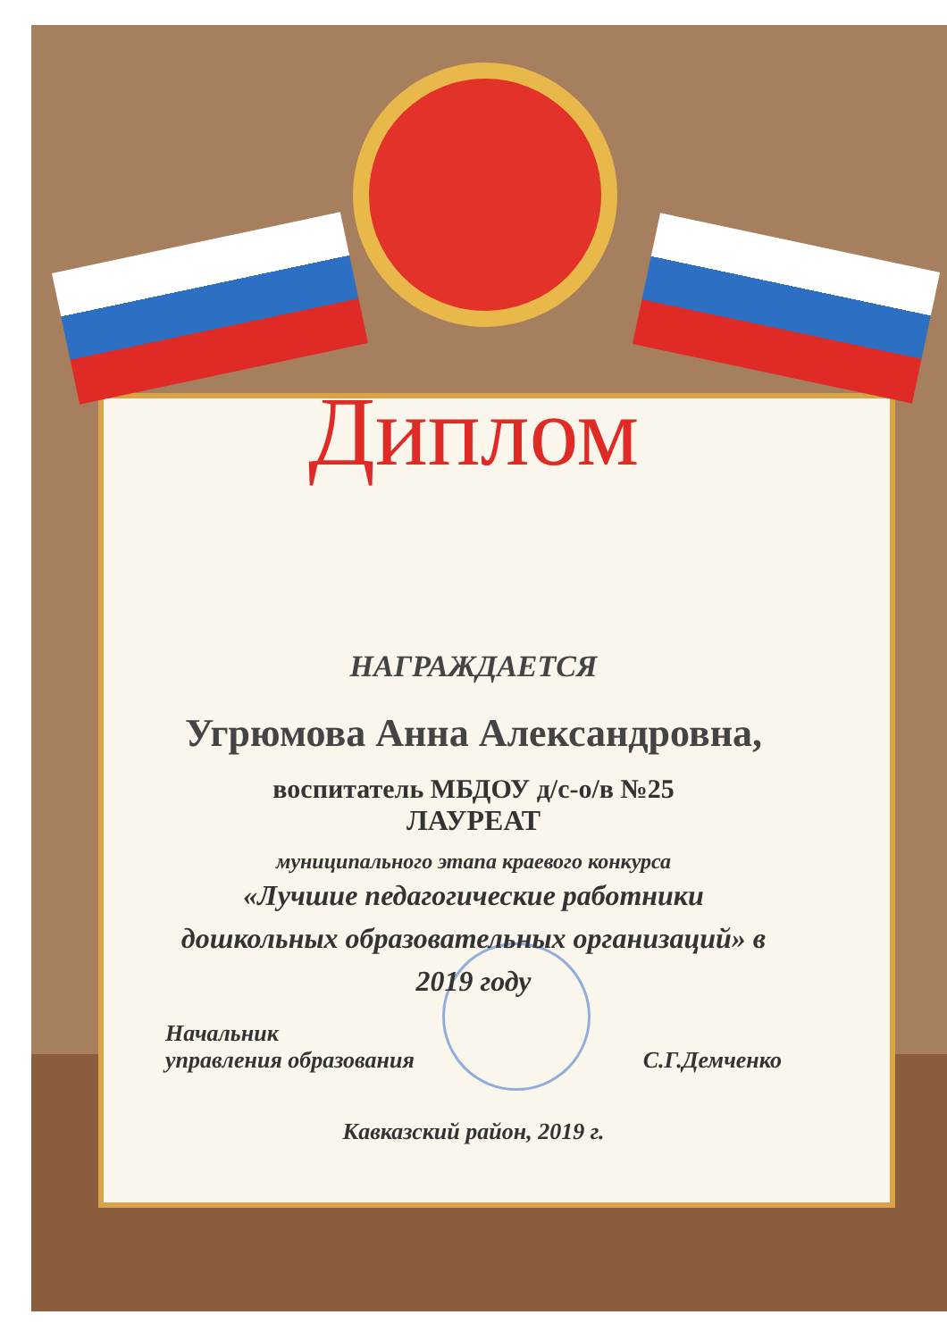Диплом
НАГРАЖДАЕТСЯ
Угрюмова Анна Александровна,
воспитатель МБДОУ д/с-о/в №25
ЛАУРЕАТ
муниципального этапа краевого конкурса
«Лучшие педагогические работники
дошкольных образовательных организаций» в
2019 году
Начальник
управления образования
С.Г.Демченко
Кавказский район, 2019 г.